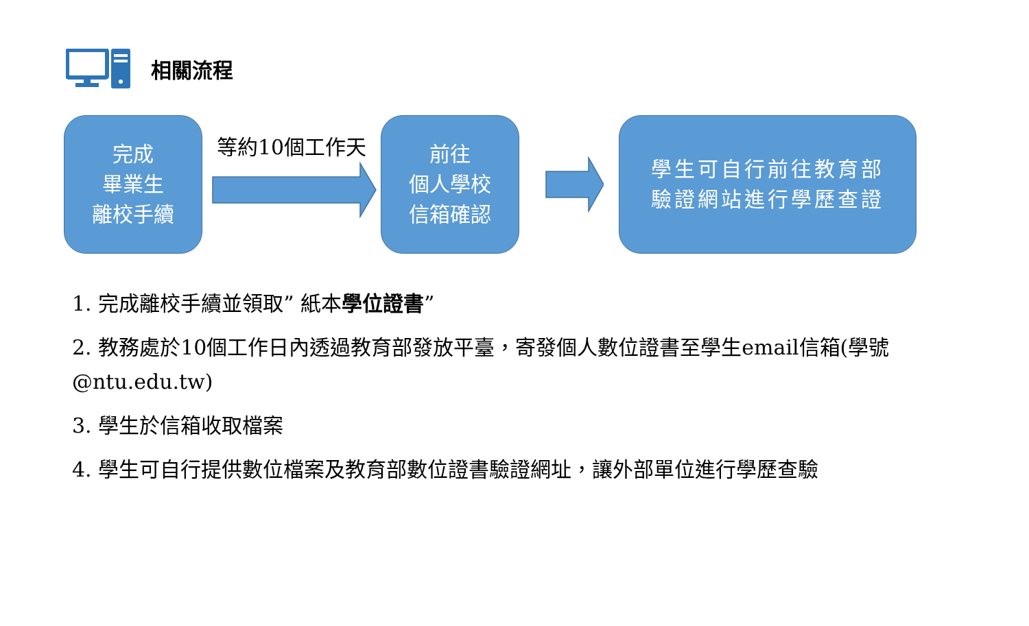相關流程
完成
畢業生
離校手續
等約10個工作天
前往
個人學校
信箱確認
學生可自行前往教育部
驗證網站進行學歷查證
1. 完成離校手續並領取” 紙本學位證書”
2. 教務處於10個工作日內透過教育部發放平臺，寄發個人數位證書至學生email信箱(學號@ntu.edu.tw)
3. 學生於信箱收取檔案
4. 學生可自行提供數位檔案及教育部數位證書驗證網址，讓外部單位進行學歷查驗